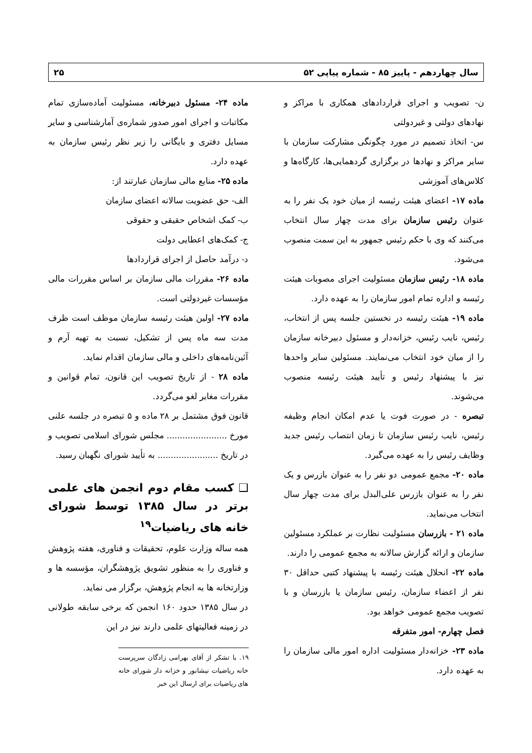سال چهاردهم - پاییز ۸۵ - شماره پیاپی ۵۲ ۲۵
ن- تصویب و اجرای قراردادهای همکاری با مراکز و نهادهای دولتی و غیردولتی
س- اتخاذ تصمیم در مورد چگونگی مشارکت سازمان با سایر مراکز و نهادها در برگزاری گردهمایی‌ها، کارگاه‌ها و کلاس‌های آموزشی
ماده ۱۷- اعضای هیئت رئیسه از میان خود یک نفر را به عنوان رئیس سازمان برای مدت چهار سال انتخاب می‌کنند که وی با حکم رئیس جمهور به این سمت منصوب می‌شود.
ماده ۱۸- رئیس سازمان مسئولیت اجرای مصوبات هیئت رئیسه و اداره تمام امور سازمان را به عهده دارد.
ماده ۱۹- هیئت رئیسه در نخستین جلسه پس از انتخاب، رئیس، نایب رئیس، خزانه‌دار و مسئول دبیرخانه سازمان را از میان خود انتخاب می‌نمایند. مسئولین سایر واحدها نیز با پیشنهاد رئیس و تأیید هیئت رئیسه منصوب می‌شوند.
تبصره - در صورت فوت یا عدم امکان انجام وظیفه رئیس، نایب رئیس سازمان تا زمان انتصاب رئیس جدید وظایف رئیس را به عهده می‌گیرد.
ماده ۲۰- مجمع عمومی دو نفر را به عنوان بازرس و یک نفر را به عنوان بازرس علی‌البدل برای مدت چهار سال انتخاب می‌نماید.
ماده ۲۱ - بازرسان مسئولیت نظارت بر عملکرد مسئولین سازمان و ارائه گزارش سالانه به مجمع عمومی را دارند.
ماده ۲۲- انحلال هیئت رئیسه با پیشنهاد کتبی حداقل ۳۰ نفر از اعضاء سازمان، رئیس سازمان یا بازرسان و با تصویب مجمع عمومی خواهد بود.
فصل چهارم- امور متفرقه
ماده ۲۳- خزانه‌دار مسئولیت اداره امور مالی سازمان را به عهده دارد.
ماده ۲۴- مسئول دبیرخانه، مسئولیت آماده‌سازی تمام مکاتبات و اجرای امور صدور شماره‌ی آمارشناسی و سایر مسایل دفتری و بایگانی را زیر نظر رئیس سازمان به عهده دارد.
ماده ۲۵- منابع مالی سازمان عبارتند از:
الف- حق عضویت سالانه اعضای سازمان
ب- کمک اشخاص حقیقی و حقوقی
ج- کمک‌های اعطایی دولت
د- درآمد حاصل از اجرای قراردادها
ماده ۲۶- مقررات مالی سازمان بر اساس مقررات مالی مؤسسات غیردولتی است.
ماده ۲۷- اولین هیئت رئیسه سازمان موظف است ظرف مدت سه ماه پس از تشکیل، نسبت به تهیه آرم و آئین‌نامه‌های داخلی و مالی سازمان اقدام نماید.
ماده ۲۸ - از تاریخ تصویب این قانون، تمام قوانین و مقررات مغایر لغو می‌گردد.
قانون فوق مشتمل بر ۲۸ ماده و ۵ تبصره در جلسه علنی مورخ ....................... مجلس شورای اسلامی تصویب و در تاریخ ....................... به تأیید شورای نگهبان رسید.
❑ کسب مقام دوم انجمن های علمی برتر در سال ۱۳۸۵ توسط شورای خانه های ریاضیات<sup>۱۹</sup>
همه ساله وزارت علوم، تحقیقات و فناوری، هفته پژوهش و فناوری را به منظور تشویق پژوهشگران، مؤسسه ها و وزارتخانه ها به انجام پژوهش، برگزار می نماید.
در سال ۱۳۸۵ حدود ۱۶۰ انجمن که برخی سابقه طولانی در زمینه فعالیتهای علمی دارند نیز در این
۱۹. با تشکر از آقای بهرامی زادگان سرپرست خانه ریاضیات نیشابور و خزانه دار شورای خانه های ریاضیات برای ارسال این خبر